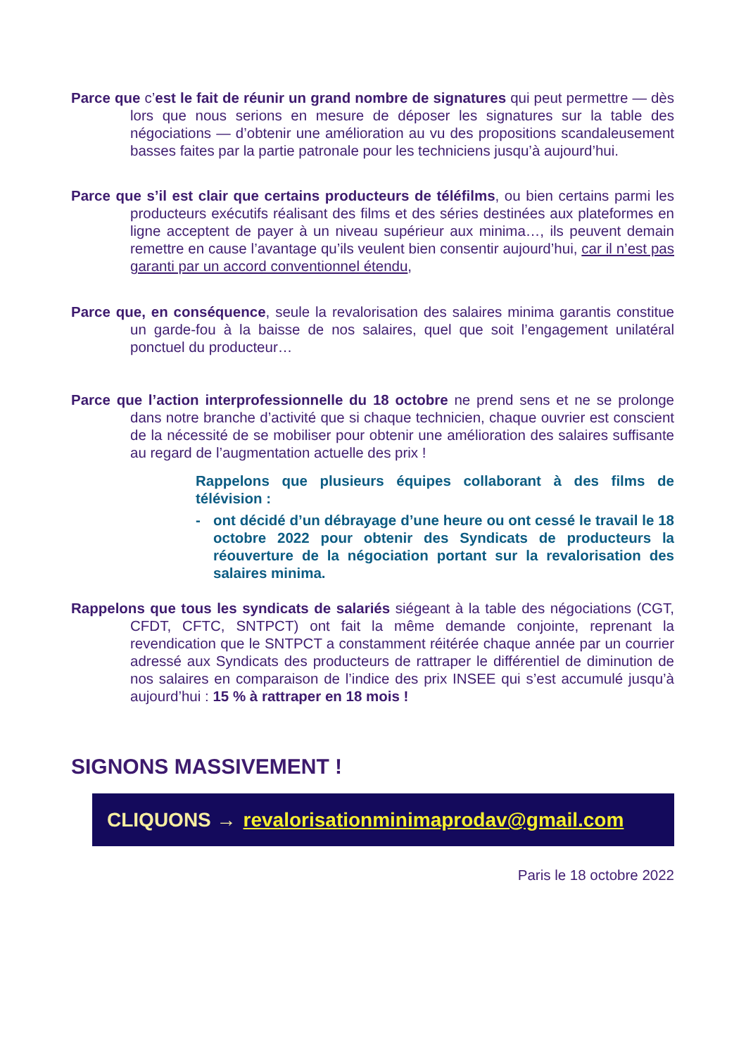Parce que c’est le fait de réunir un grand nombre de signatures qui peut permettre — dès lors que nous serions en mesure de déposer les signatures sur la table des négociations — d’obtenir une amélioration au vu des propositions scandaleusement basses faites par la partie patronale pour les techniciens jusqu’à aujourd’hui.
Parce que s’il est clair que certains producteurs de téléfilms, ou bien certains parmi les producteurs exécutifs réalisant des films et des séries destinées aux plateformes en ligne acceptent de payer à un niveau supérieur aux minima…, ils peuvent demain remettre en cause l’avantage qu’ils veulent bien consentir aujourd’hui, car il n’est pas garanti par un accord conventionnel étendu,
Parce que, en conséquence, seule la revalorisation des salaires minima garantis constitue un garde-fou à la baisse de nos salaires, quel que soit l’engagement unilatéral ponctuel du producteur…
Parce que l’action interprofessionnelle du 18 octobre ne prend sens et ne se prolonge dans notre branche d’activité que si chaque technicien, chaque ouvrier est conscient de la nécessité de se mobiliser pour obtenir une amélioration des salaires suffisante au regard de l’augmentation actuelle des prix !
Rappelons que plusieurs équipes collaborant à des films de télévision :
- ont décidé d’un débrayage d’une heure ou ont cessé le travail le 18 octobre 2022 pour obtenir des Syndicats de producteurs la réouverture de la négociation portant sur la revalorisation des salaires minima.
Rappelons que tous les syndicats de salariés siégeant à la table des négociations (CGT, CFDT, CFTC, SNTPCT) ont fait la même demande conjointe, reprenant la revendication que le SNTPCT a constamment réitérée chaque année par un courrier adressé aux Syndicats des producteurs de rattraper le différentiel de diminution de nos salaires en comparaison de l’indice des prix INSEE qui s’est accumulé jusqu’à aujourd’hui : 15 % à rattraper en 18 mois !
SIGNONS MASSIVEMENT !
CLIQUONS → revalorisationminimaprodav@gmail.com
Paris le 18 octobre 2022